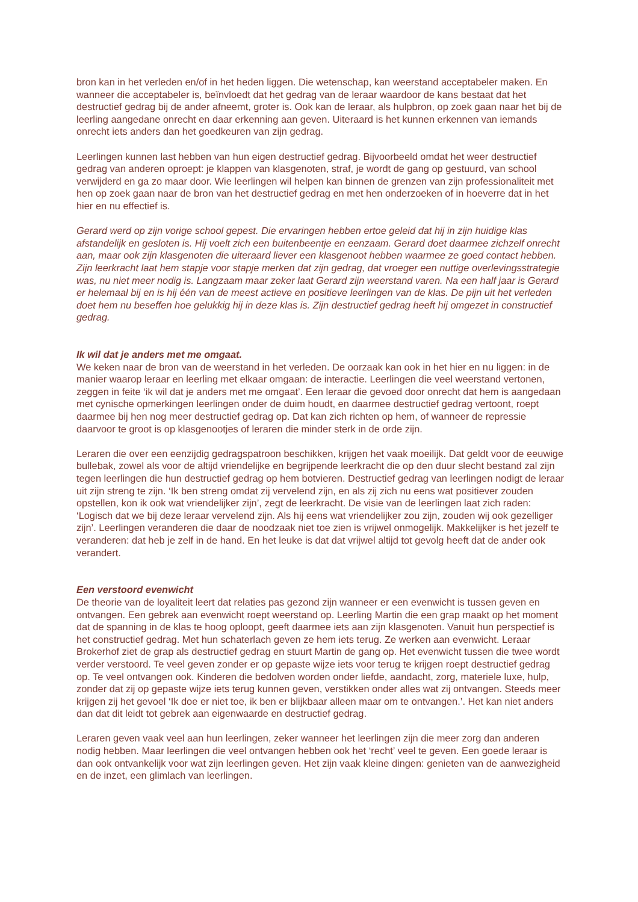bron kan in het verleden en/of in het heden liggen. Die wetenschap, kan weerstand acceptabeler maken. En wanneer die acceptabeler is, beïnvloedt dat het gedrag van de leraar waardoor de kans bestaat dat het destructief gedrag bij de ander afneemt, groter is. Ook kan de leraar, als hulpbron, op zoek gaan naar het bij de leerling aangedane onrecht en daar erkenning aan geven. Uiteraard is het kunnen erkennen van iemands onrecht iets anders dan het goedkeuren van zijn gedrag.
Leerlingen kunnen last hebben van hun eigen destructief gedrag. Bijvoorbeeld omdat het weer destructief gedrag van anderen oproept: je klappen van klasgenoten, straf, je wordt de gang op gestuurd, van school verwijderd en ga zo maar door. Wie leerlingen wil helpen kan binnen de grenzen van zijn professionaliteit met hen op zoek gaan naar de bron van het destructief gedrag en met hen onderzoeken of in hoeverre dat in het hier en nu effectief is.
Gerard werd op zijn vorige school gepest. Die ervaringen hebben ertoe geleid dat hij in zijn huidige klas afstandelijk en gesloten is. Hij voelt zich een buitenbeentje en eenzaam. Gerard doet daarmee zichzelf onrecht aan, maar ook zijn klasgenoten die uiteraard liever een klasgenoot hebben waarmee ze goed contact hebben. Zijn leerkracht laat hem stapje voor stapje merken dat zijn gedrag, dat vroeger een nuttige overlevingsstrategie was, nu niet meer nodig is. Langzaam maar zeker laat Gerard zijn weerstand varen. Na een half jaar is Gerard er helemaal bij en is hij één van de meest actieve en positieve leerlingen van de klas. De pijn uit het verleden doet hem nu beseffen hoe gelukkig hij in deze klas is. Zijn destructief gedrag heeft hij omgezet in constructief gedrag.
Ik wil dat je anders met me omgaat.
We keken naar de bron van de weerstand in het verleden. De oorzaak kan ook in het hier en nu liggen: in de manier waarop leraar en leerling met elkaar omgaan: de interactie. Leerlingen die veel weerstand vertonen, zeggen in feite ‘ik wil dat je anders met me omgaat’. Een leraar die gevoed door onrecht dat hem is aangedaan met cynische opmerkingen leerlingen onder de duim houdt, en daarmee destructief gedrag vertoont, roept daarmee bij hen nog meer destructief gedrag op. Dat kan zich richten op hem, of wanneer de repressie daarvoor te groot is op klasgenootjes of leraren die minder sterk in de orde zijn.
Leraren die over een eenzijdig gedragspatroon beschikken, krijgen het vaak moeilijk. Dat geldt voor de eeuwige bullebak, zowel als voor de altijd vriendelijke en begrijpende leerkracht die op den duur slecht bestand zal zijn tegen leerlingen die hun destructief gedrag op hem botvieren. Destructief gedrag van leerlingen nodigt de leraar uit zijn streng te zijn. ‘Ik ben streng omdat zij vervelend zijn, en als zij zich nu eens wat positiever zouden opstellen, kon ik ook wat vriendelijker zijn’, zegt de leerkracht. De visie van de leerlingen laat zich raden: ‘Logisch dat we bij deze leraar vervelend zijn. Als hij eens wat vriendelijker zou zijn, zouden wij ook gezelliger zijn’. Leerlingen veranderen die daar de noodzaak niet toe zien is vrijwel onmogelijk. Makkelijker is het jezelf te veranderen: dat heb je zelf in de hand. En het leuke is dat dat vrijwel altijd tot gevolg heeft dat de ander ook verandert.
Een verstoord evenwicht
De theorie van de loyaliteit leert dat relaties pas gezond zijn wanneer er een evenwicht is tussen geven en ontvangen. Een gebrek aan evenwicht roept weerstand op. Leerling Martin die een grap maakt op het moment dat de spanning in de klas te hoog oploopt, geeft daarmee iets aan zijn klasgenoten. Vanuit hun perspectief is het constructief gedrag. Met hun schaterlach geven ze hem iets terug. Ze werken aan evenwicht. Leraar Brokerhof ziet de grap als destructief gedrag en stuurt Martin de gang op. Het evenwicht tussen die twee wordt verder verstoord. Te veel geven zonder er op gepaste wijze iets voor terug te krijgen roept destructief gedrag op. Te veel ontvangen ook. Kinderen die bedolven worden onder liefde, aandacht, zorg, materiele luxe, hulp, zonder dat zij op gepaste wijze iets terug kunnen geven, verstikken onder alles wat zij ontvangen. Steeds meer krijgen zij het gevoel ‘Ik doe er niet toe, ik ben er blijkbaar alleen maar om te ontvangen.’. Het kan niet anders dan dat dit leidt tot gebrek aan eigenwaarde en destructief gedrag.
Leraren geven vaak veel aan hun leerlingen, zeker wanneer het leerlingen zijn die meer zorg dan anderen nodig hebben. Maar leerlingen die veel ontvangen hebben ook het ‘recht’ veel te geven. Een goede leraar is dan ook ontvankelijk voor wat zijn leerlingen geven. Het zijn vaak kleine dingen: genieten van de aanwezigheid en de inzet, een glimlach van leerlingen.